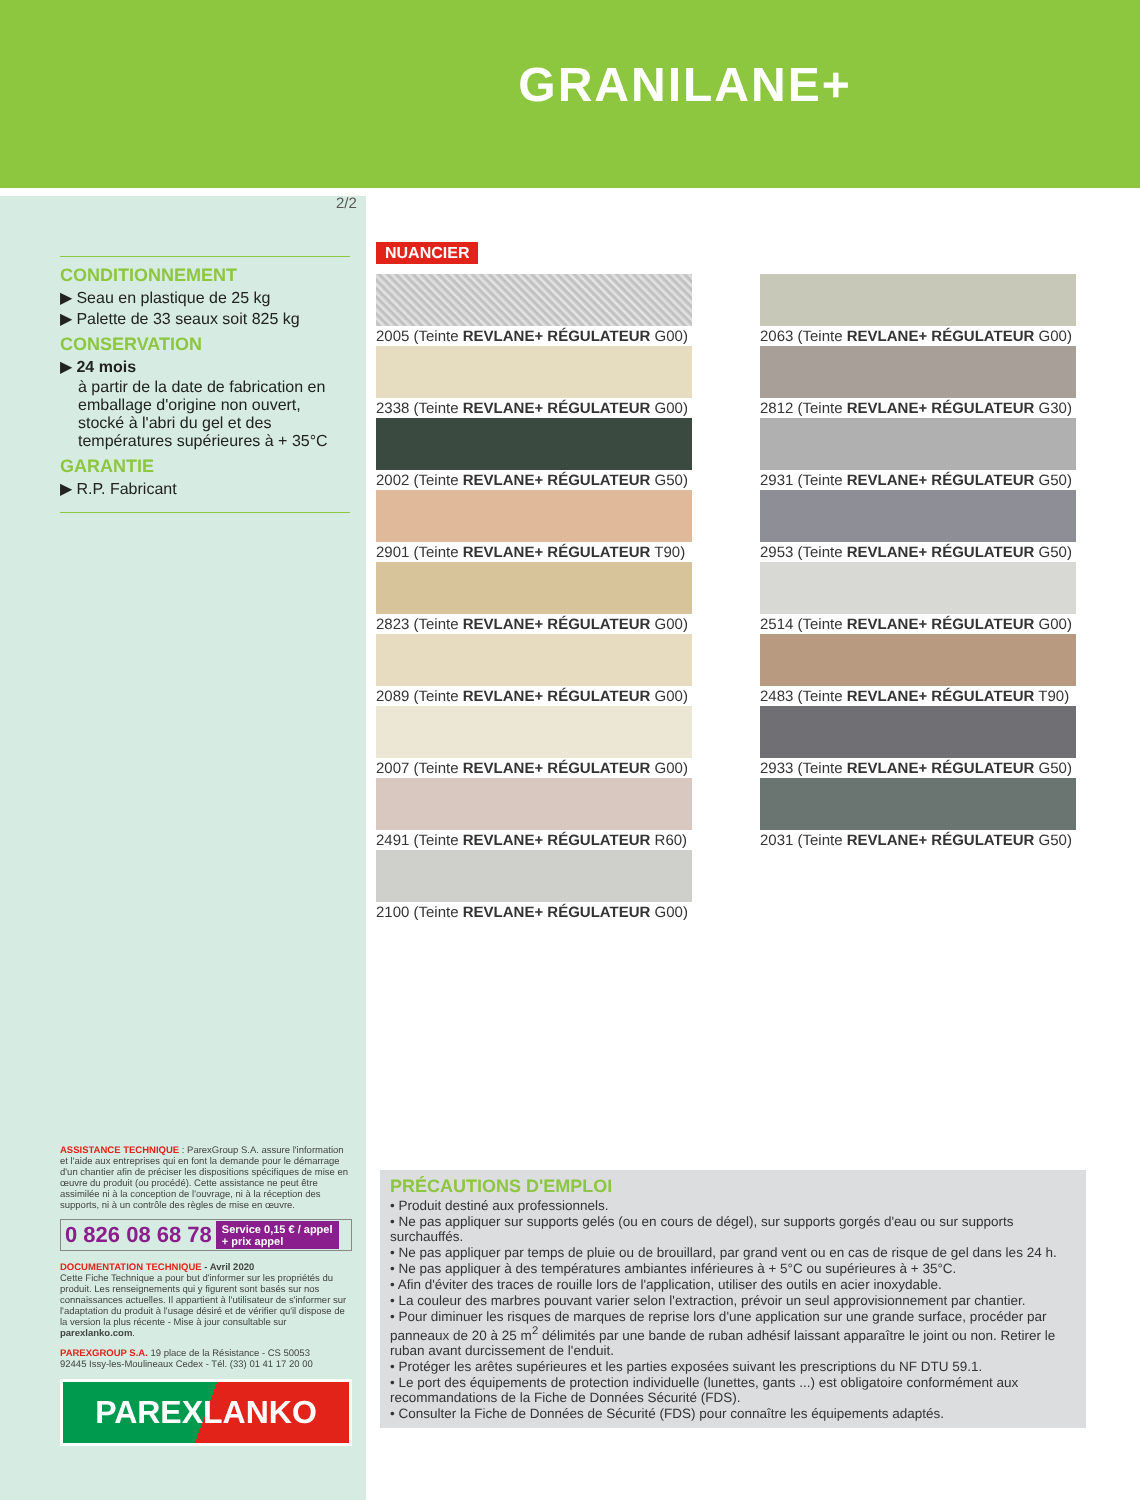GRANILANE+
2/2
CONDITIONNEMENT
▶ Seau en plastique de 25 kg
▶ Palette de 33 seaux soit 825 kg
CONSERVATION
▶ 24 mois
à partir de la date de fabrication en emballage d'origine non ouvert, stocké à l'abri du gel et des températures supérieures à + 35°C
GARANTIE
▶ R.P. Fabricant
NUANCIER
2005 (Teinte REVLANE+ RÉGULATEUR G00)
2338 (Teinte REVLANE+ RÉGULATEUR G00)
2002 (Teinte REVLANE+ RÉGULATEUR G50)
2901 (Teinte REVLANE+ RÉGULATEUR T90)
2823 (Teinte REVLANE+ RÉGULATEUR G00)
2089 (Teinte REVLANE+ RÉGULATEUR G00)
2007 (Teinte REVLANE+ RÉGULATEUR G00)
2491 (Teinte REVLANE+ RÉGULATEUR R60)
2100 (Teinte REVLANE+ RÉGULATEUR G00)
2063 (Teinte REVLANE+ RÉGULATEUR G00)
2812 (Teinte REVLANE+ RÉGULATEUR G30)
2931 (Teinte REVLANE+ RÉGULATEUR G50)
2953 (Teinte REVLANE+ RÉGULATEUR G50)
2514 (Teinte REVLANE+ RÉGULATEUR G00)
2483 (Teinte REVLANE+ RÉGULATEUR T90)
2933 (Teinte REVLANE+ RÉGULATEUR G50)
2031 (Teinte REVLANE+ RÉGULATEUR G50)
ASSISTANCE TECHNIQUE : ParexGroup S.A. assure l'information et l'aide aux entreprises qui en font la demande pour le démarrage d'un chantier afin de préciser les dispositions spécifiques de mise en œuvre du produit (ou procédé). Cette assistance ne peut être assimilée ni à la conception de l'ouvrage, ni à la réception des supports, ni à un contrôle des règles de mise en œuvre.
0 826 08 68 78 Service 0,15 € / appel
+ prix appel
DOCUMENTATION TECHNIQUE - Avril 2020
Cette Fiche Technique a pour but d'informer sur les propriétés du produit. Les renseignements qui y figurent sont basés sur nos connaissances actuelles. Il appartient à l'utilisateur de s'informer sur l'adaptation du produit à l'usage désiré et de vérifier qu'il dispose de la version la plus récente - Mise à jour consultable sur parexlanko.com.
PAREXGROUP S.A. 19 place de la Résistance - CS 50053
92445 Issy-les-Moulineaux Cedex - Tél. (33) 01 41 17 20 00
PAREXLANKO
PRÉCAUTIONS D'EMPLOI
• Produit destiné aux professionnels.
• Ne pas appliquer sur supports gelés (ou en cours de dégel), sur supports gorgés d'eau ou sur supports surchauffés.
• Ne pas appliquer par temps de pluie ou de brouillard, par grand vent ou en cas de risque de gel dans les 24 h.
• Ne pas appliquer à des températures ambiantes inférieures à + 5°C ou supérieures à + 35°C.
• Afin d'éviter des traces de rouille lors de l'application, utiliser des outils en acier inoxydable.
• La couleur des marbres pouvant varier selon l'extraction, prévoir un seul approvisionnement par chantier.
• Pour diminuer les risques de marques de reprise lors d'une application sur une grande surface, procéder par panneaux de 20 à 25 m<sup>2</sup> délimités par une bande de ruban adhésif laissant apparaître le joint ou non. Retirer le ruban avant durcissement de l'enduit.
• Protéger les arêtes supérieures et les parties exposées suivant les prescriptions du NF DTU 59.1.
• Le port des équipements de protection individuelle (lunettes, gants ...) est obligatoire conformément aux recommandations de la Fiche de Données Sécurité (FDS).
• Consulter la Fiche de Données de Sécurité (FDS) pour connaître les équipements adaptés.